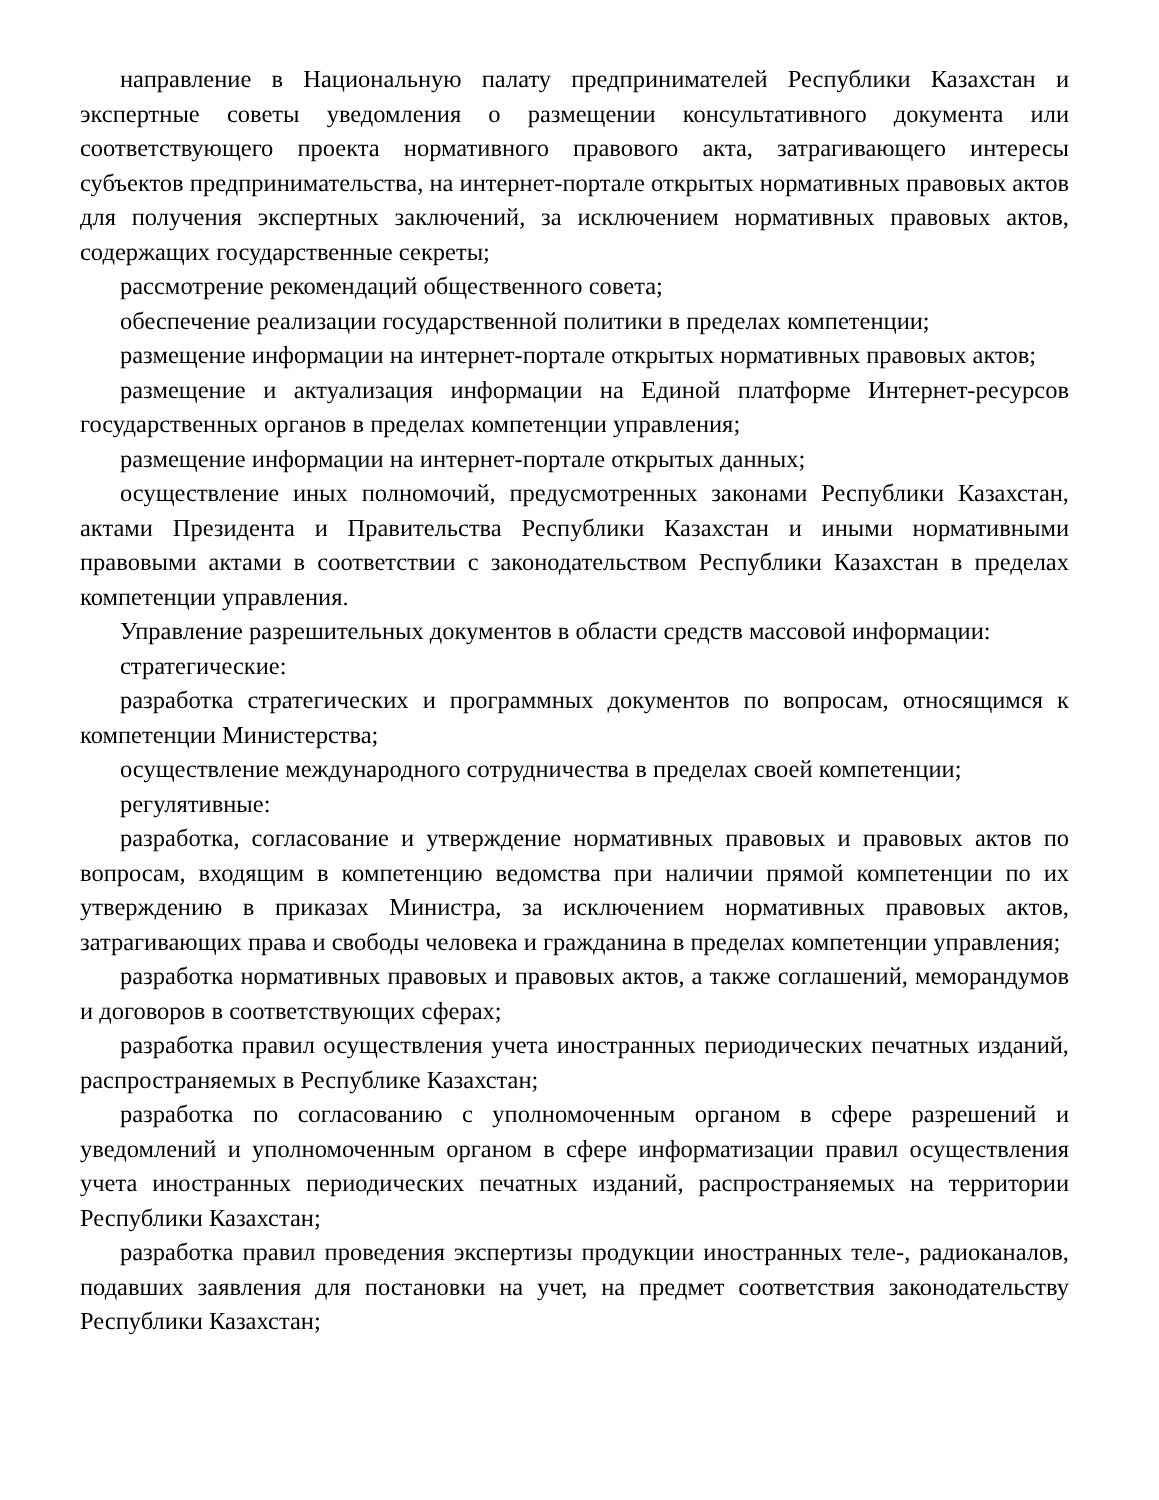направление в Национальную палату предпринимателей Республики Казахстан и экспертные советы уведомления о размещении консультативного документа или соответствующего проекта нормативного правового акта, затрагивающего интересы субъектов предпринимательства, на интернет-портале открытых нормативных правовых актов для получения экспертных заключений, за исключением нормативных правовых актов, содержащих государственные секреты;
рассмотрение рекомендаций общественного совета;
обеспечение реализации государственной политики в пределах компетенции;
размещение информации на интернет-портале открытых нормативных правовых актов;
размещение и актуализация информации на Единой платформе Интернет-ресурсов государственных органов в пределах компетенции управления;
размещение информации на интернет-портале открытых данных;
осуществление иных полномочий, предусмотренных законами Республики Казахстан, актами Президента и Правительства Республики Казахстан и иными нормативными правовыми актами в соответствии с законодательством Республики Казахстан в пределах компетенции управления.
Управление разрешительных документов в области средств массовой информации:
стратегические:
разработка стратегических и программных документов по вопросам, относящимся к компетенции Министерства;
осуществление международного сотрудничества в пределах своей компетенции;
регулятивные:
разработка, согласование и утверждение нормативных правовых и правовых актов по вопросам, входящим в компетенцию ведомства при наличии прямой компетенции по их утверждению в приказах Министра, за исключением нормативных правовых актов, затрагивающих права и свободы человека и гражданина в пределах компетенции управления;
разработка нормативных правовых и правовых актов, а также соглашений, меморандумов и договоров в соответствующих сферах;
разработка правил осуществления учета иностранных периодических печатных изданий, распространяемых в Республике Казахстан;
разработка по согласованию с уполномоченным органом в сфере разрешений и уведомлений и уполномоченным органом в сфере информатизации правил осуществления учета иностранных периодических печатных изданий, распространяемых на территории Республики Казахстан;
разработка правил проведения экспертизы продукции иностранных теле-, радиоканалов, подавших заявления для постановки на учет, на предмет соответствия законодательству Республики Казахстан;